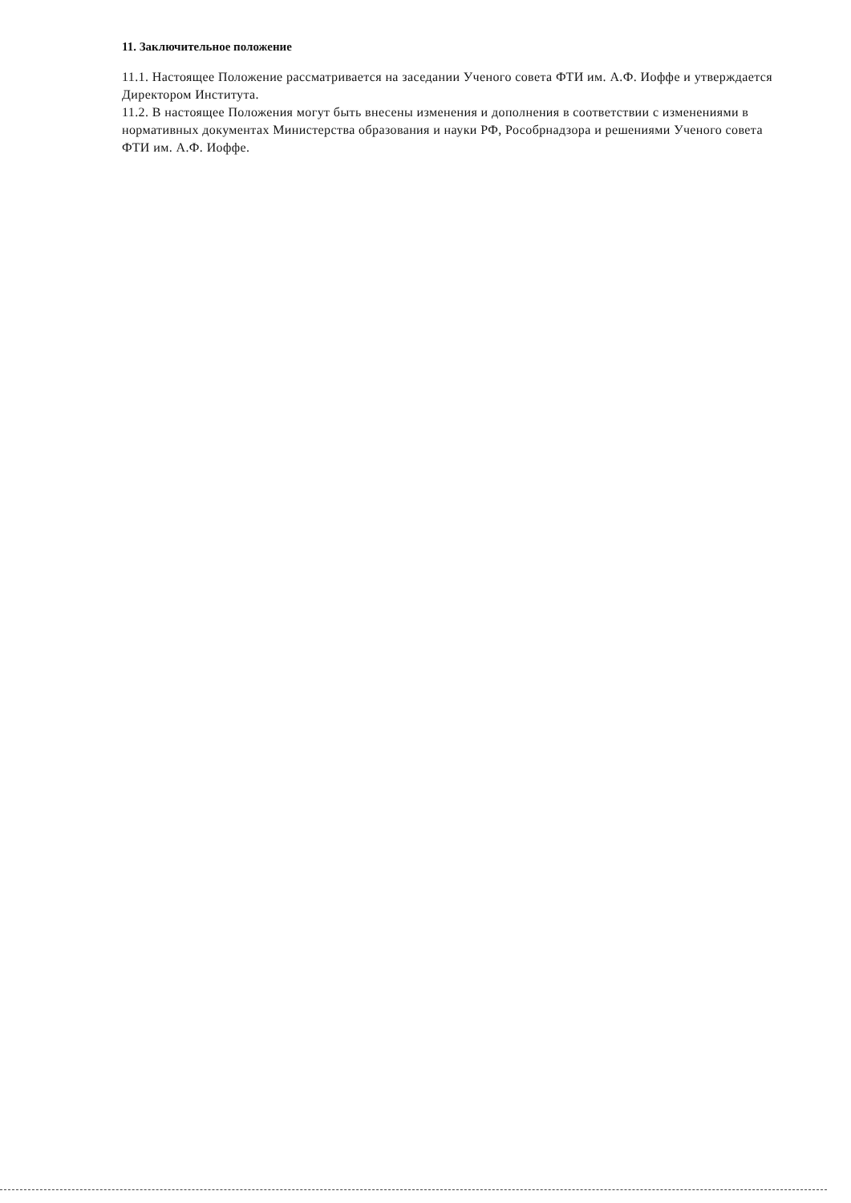11. Заключительное положение
11.1. Настоящее Положение рассматривается на заседании Ученого совета ФТИ им. А.Ф. Иоффе и утверждается Директором Института.
11.2. В настоящее Положения могут быть внесены изменения и дополнения в соответствии с изменениями в нормативных документах Министерства образования и науки РФ, Рособрнадзора и решениями Ученого совета ФТИ им. А.Ф. Иоффе.